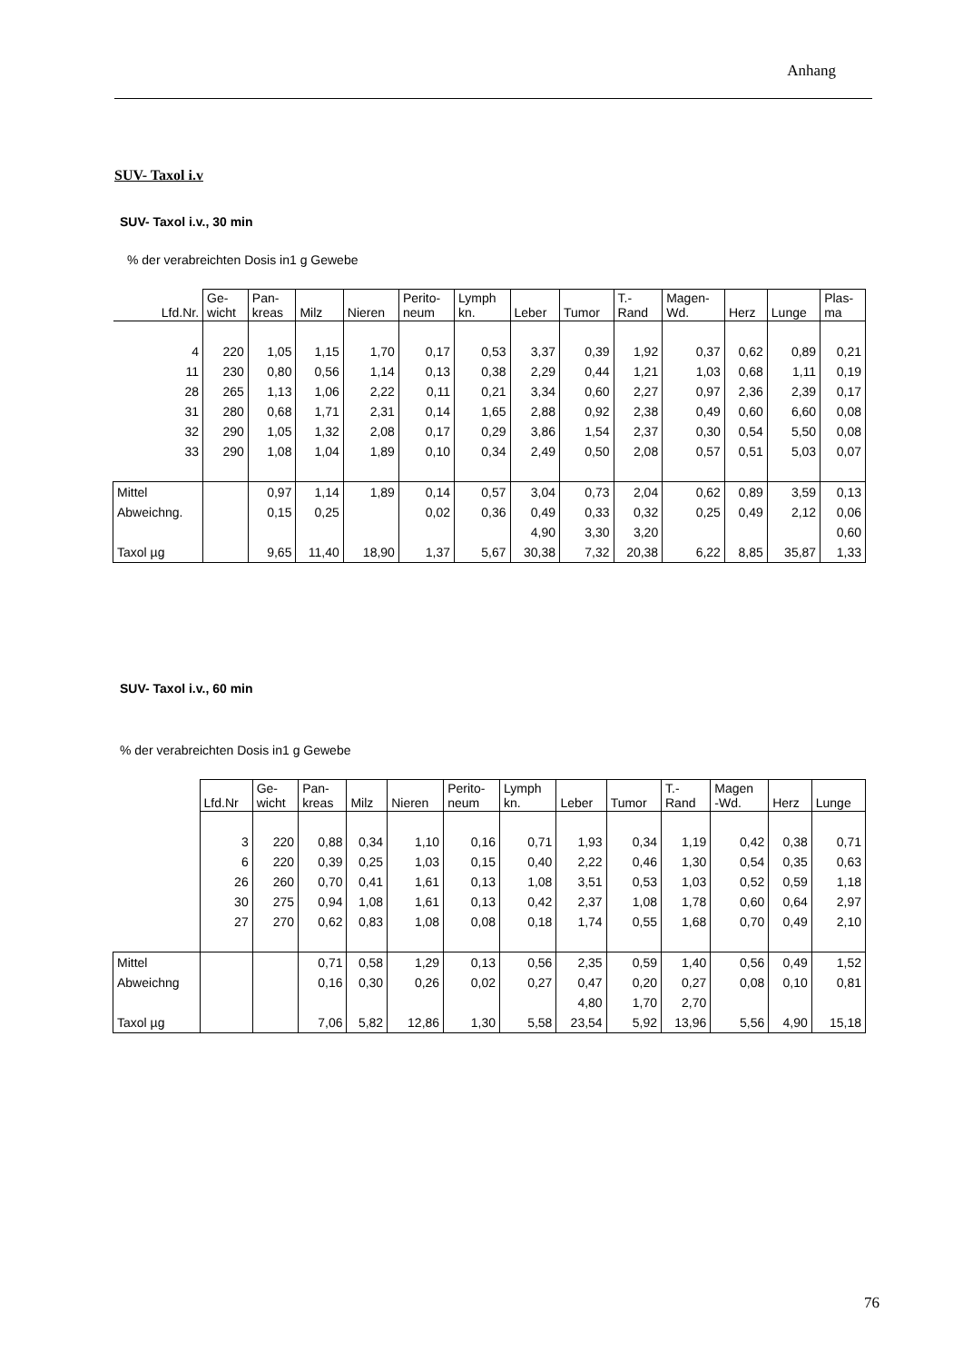Anhang
SUV- Taxol i.v
SUV- Taxol i.v., 30 min
% der verabreichten Dosis in1 g Gewebe
| Lfd.Nr. | Ge- wicht | Pan- kreas | Milz | Nieren | Perito- neum | Lymph kn. | Leber | Tumor | T.- Rand | Magen- Wd. | Herz | Lunge | Plas- ma |
| --- | --- | --- | --- | --- | --- | --- | --- | --- | --- | --- | --- | --- | --- |
| 4 | 220 | 1,05 | 1,15 | 1,70 | 0,17 | 0,53 | 3,37 | 0,39 | 1,92 | 0,37 | 0,62 | 0,89 | 0,21 |
| 11 | 230 | 0,80 | 0,56 | 1,14 | 0,13 | 0,38 | 2,29 | 0,44 | 1,21 | 1,03 | 0,68 | 1,11 | 0,19 |
| 28 | 265 | 1,13 | 1,06 | 2,22 | 0,11 | 0,21 | 3,34 | 0,60 | 2,27 | 0,97 | 2,36 | 2,39 | 0,17 |
| 31 | 280 | 0,68 | 1,71 | 2,31 | 0,14 | 1,65 | 2,88 | 0,92 | 2,38 | 0,49 | 0,60 | 6,60 | 0,08 |
| 32 | 290 | 1,05 | 1,32 | 2,08 | 0,17 | 0,29 | 3,86 | 1,54 | 2,37 | 0,30 | 0,54 | 5,50 | 0,08 |
| 33 | 290 | 1,08 | 1,04 | 1,89 | 0,10 | 0,34 | 2,49 | 0,50 | 2,08 | 0,57 | 0,51 | 5,03 | 0,07 |
| Mittel | | 0,97 | 1,14 | 1,89 | 0,14 | 0,57 | 3,04 | 0,73 | 2,04 | 0,62 | 0,89 | 3,59 | 0,13 |
| Abweichng. | | 0,15 | 0,25 | | 0,02 | 0,36 | 0,49 | 0,33 | 0,32 | 0,25 | 0,49 | 2,12 | 0,06 |
| | | | | | | | 4,90 | 3,30 | 3,20 | | | | 0,60 |
| Taxol µg | | 9,65 | 11,40 | 18,90 | 1,37 | 5,67 | 30,38 | 7,32 | 20,38 | 6,22 | 8,85 | 35,87 | 1,33 |
SUV- Taxol i.v., 60 min
% der verabreichten Dosis in1 g Gewebe
| | Lfd.Nr | Ge- wicht | Pan- kreas | Milz | Nieren | Perito- neum | Lymph kn. | Leber | Tumor | T.- Rand | Magen -Wd. | Herz | Lunge |
| --- | --- | --- | --- | --- | --- | --- | --- | --- | --- | --- | --- | --- | --- |
| | 3 | 220 | 0,88 | 0,34 | 1,10 | 0,16 | 0,71 | 1,93 | 0,34 | 1,19 | 0,42 | 0,38 | 0,71 |
| | 6 | 220 | 0,39 | 0,25 | 1,03 | 0,15 | 0,40 | 2,22 | 0,46 | 1,30 | 0,54 | 0,35 | 0,63 |
| | 26 | 260 | 0,70 | 0,41 | 1,61 | 0,13 | 1,08 | 3,51 | 0,53 | 1,03 | 0,52 | 0,59 | 1,18 |
| | 30 | 275 | 0,94 | 1,08 | 1,61 | 0,13 | 0,42 | 2,37 | 1,08 | 1,78 | 0,60 | 0,64 | 2,97 |
| | 27 | 270 | 0,62 | 0,83 | 1,08 | 0,08 | 0,18 | 1,74 | 0,55 | 1,68 | 0,70 | 0,49 | 2,10 |
| Mittel | | | 0,71 | 0,58 | 1,29 | 0,13 | 0,56 | 2,35 | 0,59 | 1,40 | 0,56 | 0,49 | 1,52 |
| Abweichng | | | 0,16 | 0,30 | 0,26 | 0,02 | 0,27 | 0,47 | 0,20 | 0,27 | 0,08 | 0,10 | 0,81 |
| | | | | | | | | 4,80 | 1,70 | 2,70 | | | |
| Taxol µg | | | 7,06 | 5,82 | 12,86 | 1,30 | 5,58 | 23,54 | 5,92 | 13,96 | 5,56 | 4,90 | 15,18 |
76